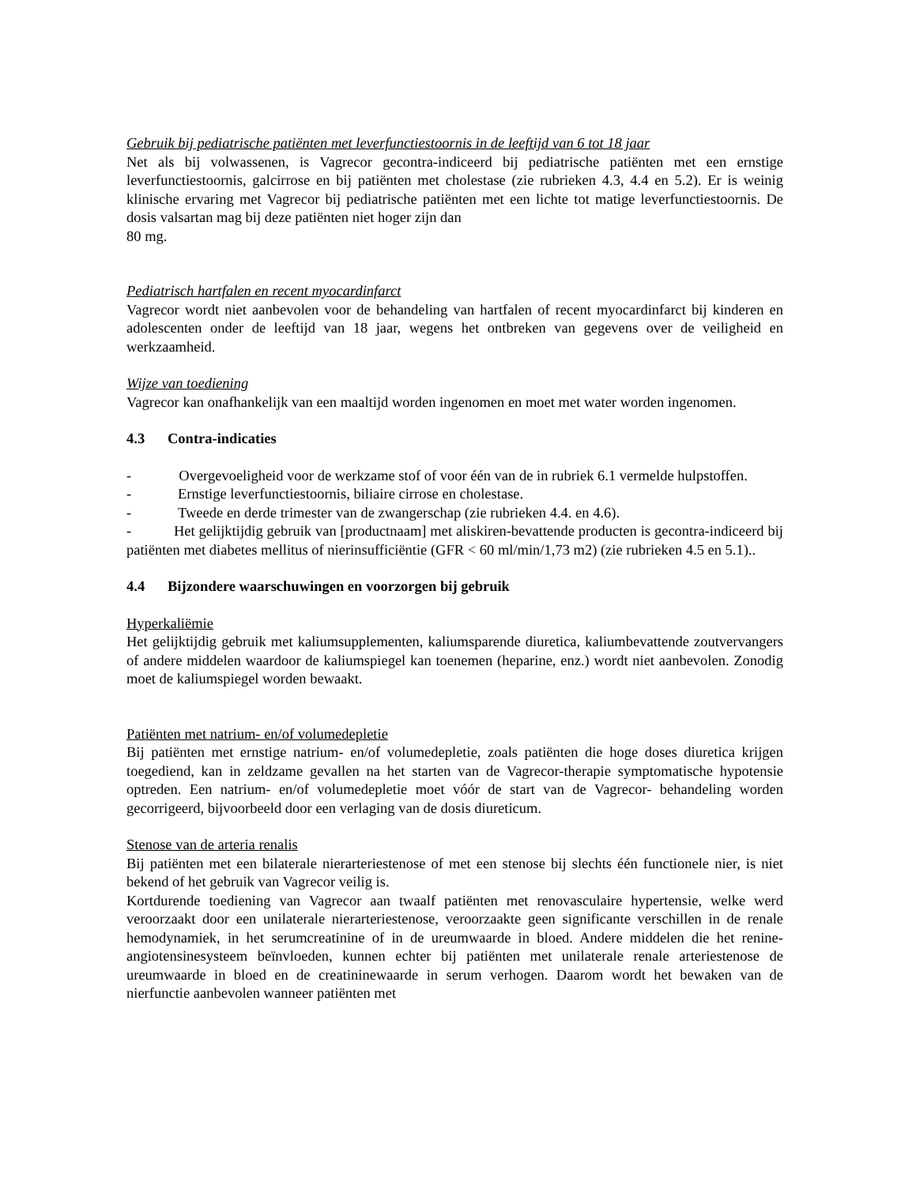Gebruik bij pediatrische patiënten met leverfunctiestoornis in de leeftijd van 6 tot 18 jaar
Net als bij volwassenen, is Vagrecor gecontra-indiceerd bij pediatrische patiënten met een ernstige leverfunctiestoornis, galcirrose en bij patiënten met cholestase (zie rubrieken 4.3, 4.4 en 5.2). Er is weinig klinische ervaring met Vagrecor bij pediatrische patiënten met een lichte tot matige leverfunctiestoornis. De dosis valsartan mag bij deze patiënten niet hoger zijn dan
80 mg.
Pediatrisch hartfalen en recent myocardinfarct
Vagrecor wordt niet aanbevolen voor de behandeling van hartfalen of recent myocardinfarct bij kinderen en adolescenten onder de leeftijd van 18 jaar, wegens het ontbreken van gegevens over de veiligheid en werkzaamheid.
Wijze van toediening
Vagrecor kan onafhankelijk van een maaltijd worden ingenomen en moet met water worden ingenomen.
4.3 Contra-indicaties
- Overgevoeligheid voor de werkzame stof of voor één van de in rubriek 6.1 vermelde hulpstoffen.
- Ernstige leverfunctiestoornis, biliaire cirrose en cholestase.
- Tweede en derde trimester van de zwangerschap (zie rubrieken 4.4. en 4.6).
- Het gelijktijdig gebruik van [productnaam] met aliskiren-bevattende producten is gecontra-indiceerd bij patiënten met diabetes mellitus of nierinsufficiëntie (GFR < 60 ml/min/1,73 m2) (zie rubrieken 4.5 en 5.1)..
4.4 Bijzondere waarschuwingen en voorzorgen bij gebruik
Hyperkaliëmie
Het gelijktijdig gebruik met kaliumsupplementen, kaliumsparende diuretica, kaliumbevattende zoutvervangers of andere middelen waardoor de kaliumspiegel kan toenemen (heparine, enz.) wordt niet aanbevolen. Zonodig moet de kaliumspiegel worden bewaakt.
Patiënten met natrium- en/of volumedepletie
Bij patiënten met ernstige natrium- en/of volumedepletie, zoals patiënten die hoge doses diuretica krijgen toegediend, kan in zeldzame gevallen na het starten van de Vagrecor-therapie symptomatische hypotensie optreden. Een natrium- en/of volumedepletie moet vóór de start van de Vagrecor- behandeling worden gecorrigeerd, bijvoorbeeld door een verlaging van de dosis diureticum.
Stenose van de arteria renalis
Bij patiënten met een bilaterale nierarteriestenose of met een stenose bij slechts één functionele nier, is niet bekend of het gebruik van Vagrecor veilig is.
Kortdurende toediening van Vagrecor aan twaalf patiënten met renovasculaire hypertensie, welke werd veroorzaakt door een unilaterale nierarteriestenose, veroorzaakte geen significante verschillen in de renale hemodynamiek, in het serumcreatinine of in de ureumwaarde in bloed. Andere middelen die het renine-angiotensinesysteem beïnvloeden, kunnen echter bij patiënten met unilaterale renale arteriestenose de ureumwaarde in bloed en de creatininewaarde in serum verhogen. Daarom wordt het bewaken van de nierfunctie aanbevolen wanneer patiënten met